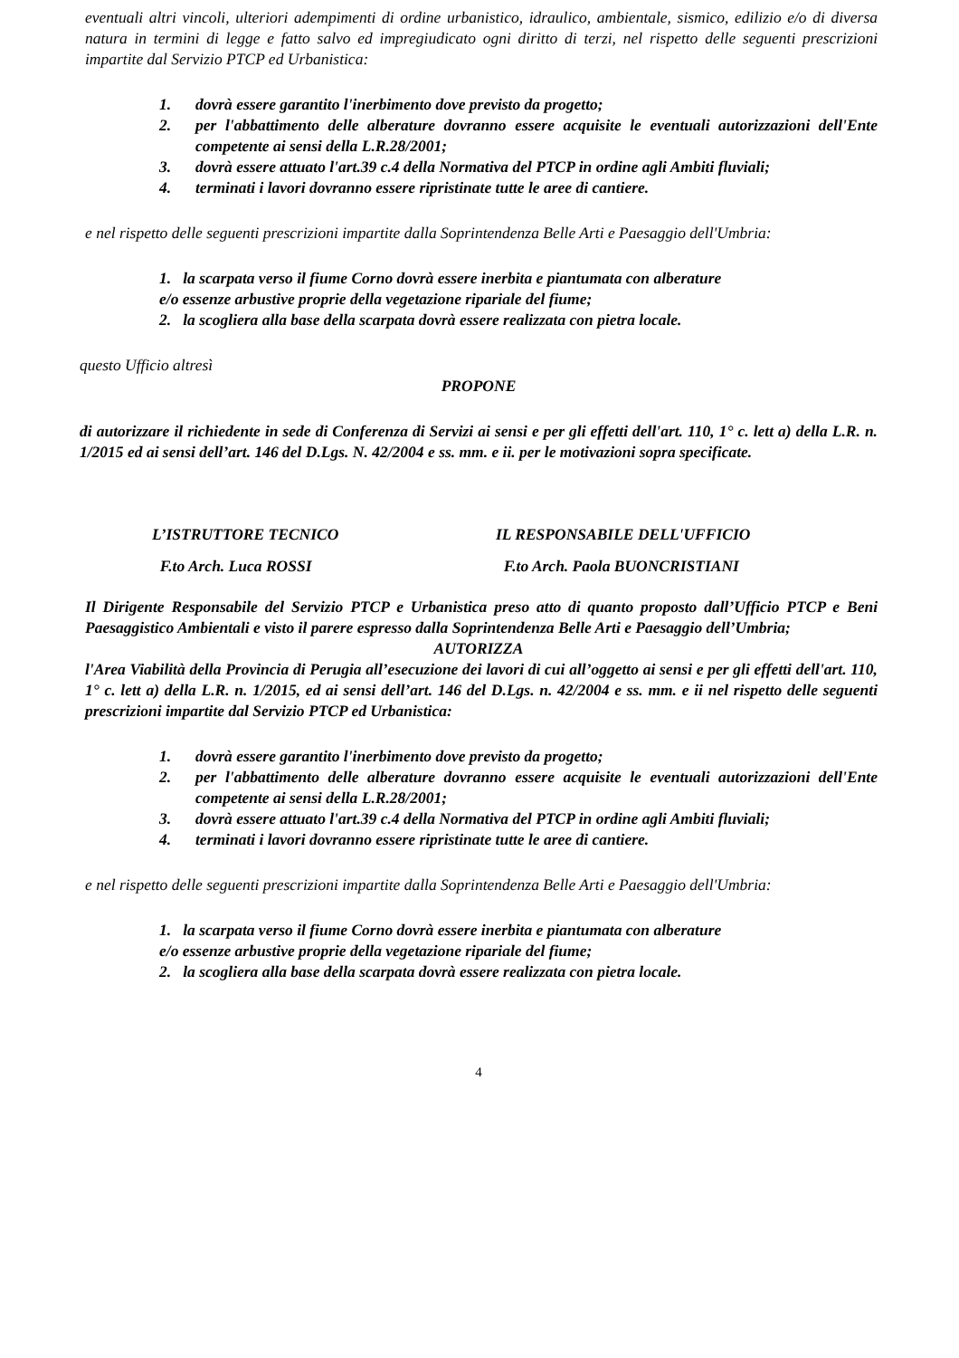eventuali altri vincoli, ulteriori adempimenti di ordine urbanistico, idraulico, ambientale, sismico, edilizio e/o di diversa natura in termini di legge e fatto salvo ed impregiudicato ogni diritto di terzi, nel rispetto delle seguenti prescrizioni impartite dal Servizio PTCP ed Urbanistica:
1. dovrà essere garantito l'inerbimento dove previsto da progetto;
2. per l'abbattimento delle alberature dovranno essere acquisite le eventuali autorizzazioni dell'Ente competente ai sensi della L.R.28/2001;
3. dovrà essere attuato l'art.39 c.4 della Normativa del PTCP in ordine agli Ambiti fluviali;
4. terminati i lavori dovranno essere ripristinate tutte le aree di cantiere.
e nel rispetto delle seguenti prescrizioni impartite dalla Soprintendenza Belle Arti e Paesaggio dell'Umbria:
1. la scarpata verso il fiume Corno dovrà essere inerbita e piantumata con alberature
e/o essenze arbustive proprie della vegetazione ripariale del fiume;
2. la scogliera alla base della scarpata dovrà essere realizzata con pietra locale.
questo Ufficio altresì
PROPONE
di autorizzare il richiedente in sede di Conferenza di Servizi ai sensi e per gli effetti dell'art. 110, 1° c. lett a) della L.R. n. 1/2015 ed ai sensi dell’art. 146 del D.Lgs. N. 42/2004 e ss. mm. e ii. per le motivazioni sopra specificate.
L’ISTRUTTORE TECNICO IL RESPONSABILE DELL'UFFICIO
F.to Arch. Luca ROSSI F.to Arch. Paola BUONCRISTIANI
Il Dirigente Responsabile del Servizio PTCP e Urbanistica preso atto di quanto proposto dall’Ufficio PTCP e Beni Paesaggistico Ambientali e visto il parere espresso dalla Soprintendenza Belle Arti e Paesaggio dell’Umbria;
AUTORIZZA
l'Area Viabilità della Provincia di Perugia all’esecuzione dei lavori di cui all’oggetto ai sensi e per gli effetti dell'art. 110, 1° c. lett a) della L.R. n. 1/2015, ed ai sensi dell’art. 146 del D.Lgs. n. 42/2004 e ss. mm. e ii nel rispetto delle seguenti prescrizioni impartite dal Servizio PTCP ed Urbanistica:
1. dovrà essere garantito l'inerbimento dove previsto da progetto;
2. per l'abbattimento delle alberature dovranno essere acquisite le eventuali autorizzazioni dell'Ente competente ai sensi della L.R.28/2001;
3. dovrà essere attuato l'art.39 c.4 della Normativa del PTCP in ordine agli Ambiti fluviali;
4. terminati i lavori dovranno essere ripristinate tutte le aree di cantiere.
e nel rispetto delle seguenti prescrizioni impartite dalla Soprintendenza Belle Arti e Paesaggio dell'Umbria:
1. la scarpata verso il fiume Corno dovrà essere inerbita e piantumata con alberature
e/o essenze arbustive proprie della vegetazione ripariale del fiume;
2. la scogliera alla base della scarpata dovrà essere realizzata con pietra locale.
4